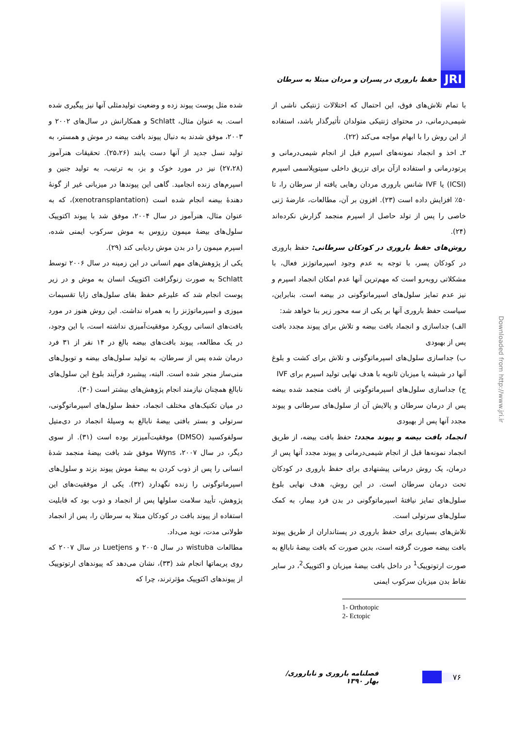JRI
حفظ باروری در پسران و مردان مبتلا به سرطان
با تمام تلاش‌های فوق، این احتمال که اختلالات ژنتیکی ناشی از شیمی‌درمانی، در محتوای ژنتیکی متولدان تأثیرگذار باشد، استفاده از این روش را با ابهام مواجه می‌کند (۲۲).
۲ـ اخذ و انجماد نمونه‌های اسپرم قبل از انجام شیمی‌درمانی و پرتودرمانی و استفاده ازآن برای تزریق داخلی سیتوپلاسمی اسپرم (ICSI) یا IVF شانس باروری مردان رهایی یافته از سرطان را، تا ۵۰٪ افزایش داده است (۲۳). افزون بر آن، مطالعات، عارضهٔ ژنی خاصی را پس از تولد حاصل از اسپرم منجمد گزارش نکرده‌اند (۲۴).
روش‌های حفظ باروری در کودکان سرطانی: حفظ باروری در کودکان پسر، با توجه به عدم وجود اسپرماتوژنز فعال، با مشکلاتی روبه‌رو است که مهم‌ترین آنها عدم امکان انجماد اسپرم و نیز عدم تمایز سلول‌های اسپرماتوگونی در بیضه است. بنابراین، سیاست حفظ باروری آنها بر یکی از سه محور زیر بنا خواهد شد:
الف) جداسازی و انجماد بافت بیضه و تلاش برای پیوند مجدد بافت پس از بهبودی
ب) جداسازی سلول‌های اسپرماتوگونی و تلاش برای کشت و بلوغ آنها در شیشه یا میزبان ثانویه با هدف نهایی تولید اسپرم برای IVF
ج) جداسازی سلول‌های اسپرماتوگونی از بافت منجمد شده بیضه پس از درمان سرطان و پالایش آن از سلول‌های سرطانی و پیوند مجدد آنها پس از بهبودی
انجماد بافت بیضه و پیوند مجدد: حفظ بافت بیضه، از طریق انجماد نمونه‌ها قبل از انجام شیمی‌درمانی و پیوند مجدد آنها پس از درمان، یک روش درمانی پیشنهادی برای حفظ باروری در کودکان تحت درمان سرطان است. در این روش، هدف نهایی بلوغ سلول‌های تمایز نیافتهٔ اسپرماتوگونی در بدن فرد بیمار، به کمک سلول‌های سرتولی است.
تلاش‌های بسیاری برای حفظ باروری در پستانداران از طریق پیوند بافت بیضه صورت گرفته است، بدین صورت که بافت بیضهٔ نابالغ به صورت ارتوتوپیک<sup>1</sup> در داخل بافت بیضهٔ میزبان و اکتوپیک<sup>2</sup>، در سایر نقاط بدن میزبان سرکوب ایمنی
1- Orthotopic
2- Ectopic
شده مثل پوست پیوند زده و وضعیت تولیدمثلی آنها نیز پیگیری شده است. به عنوان مثال، Schlatt و همکارانش در سال‌های ۲۰۰۲ و ۲۰۰۳، موفق شدند به دنبال پیوند بافت بیضه در موش و همستر، به تولید نسل جدید از آنها دست یابند (۲۵،۲۶). تحقیقات هنرآموز (۲۷،۲۸) نیز در مورد خوک و بز، به ترتیب، به تولید جنین و اسپرم‌های زنده انجامید. گاهی این پیوندها در میزبانی غیر از گونهٔ دهندهٔ بیضه انجام شده است (xenotransplantation)، که به عنوان مثال، هنرآموز در سال ۲۰۰۴، موفق شد با پیوند اکتوپیک سلول‌های بیضهٔ میمون رزوس به موش سرکوب ایمنی شده، اسپرم میمون را در بدن موش ردیابی کند (۲۹).
یکی از پژوهش‌های مهم انسانی در این زمینه در سال ۲۰۰۶ توسط Schlatt به صورت زنوگرافت اکتوپیک انسان به موش و در زیر پوست انجام شد که علیرغم حفظ بقای سلول‌های زایا تقسیمات میوزی و اسپرماتوژنز را به همراه نداشت. این روش هنوز در مورد بافت‌های انسانی رویکرد موفقیت‌آمیزی نداشته است، با این وجود، در یک مطالعه، پیوند بافت‌های بیضه بالغ در ۱۴ نفر از ۳۱ فرد درمان شده پس از سرطان، به تولید سلول‌های بیضه و توبول‌های منی‌ساز منجر شده است. البته، پیشبرد فرآیند بلوغ این سلول‌های نابالغ همچنان نیازمند انجام پژوهش‌های بیشتر است (۳۰).
در میان تکنیک‌های مختلف انجماد، حفظ سلول‌های اسپرماتوگونی، سرتولی و بستر بافتی بیضهٔ نابالغ به وسیلهٔ انجماد در دی‌متیل سولفوکسید (DMSO) موفقیت‌آمیزتر بوده است (۳۱). از سوی دیگر، در سال ۲۰۰۷، Wyns موفق شد بافت بیضهٔ منجمد شدهٔ انسانی را پس از ذوب کردن به بیضهٔ موش پیوند بزند و سلول‌های اسپرماتوگونی را زنده نگهدارد (۳۲). یکی از موفقیت‌های این پژوهش، تأیید سلامت سلولها پس از انجماد و ذوب بود که قابلیت استفاده از پیوند بافت در کودکان مبتلا به سرطان را، پس از انجماد طولانی مدت، نوید می‌داد.
مطالعات wistuba در سال ۲۰۰۵ و Luetjens در سال ۲۰۰۷ که روی پریماتها انجام شد (۳۳)، نشان می‌دهد که پیوندهای ارتوتوپیک از پیوندهای اکتوپیک مؤثرترند، چرا که
Downloaded from http://www.jri.ir
۷۶
فصلنامه باروری و ناباروری/ بهار ۱۳۹۰